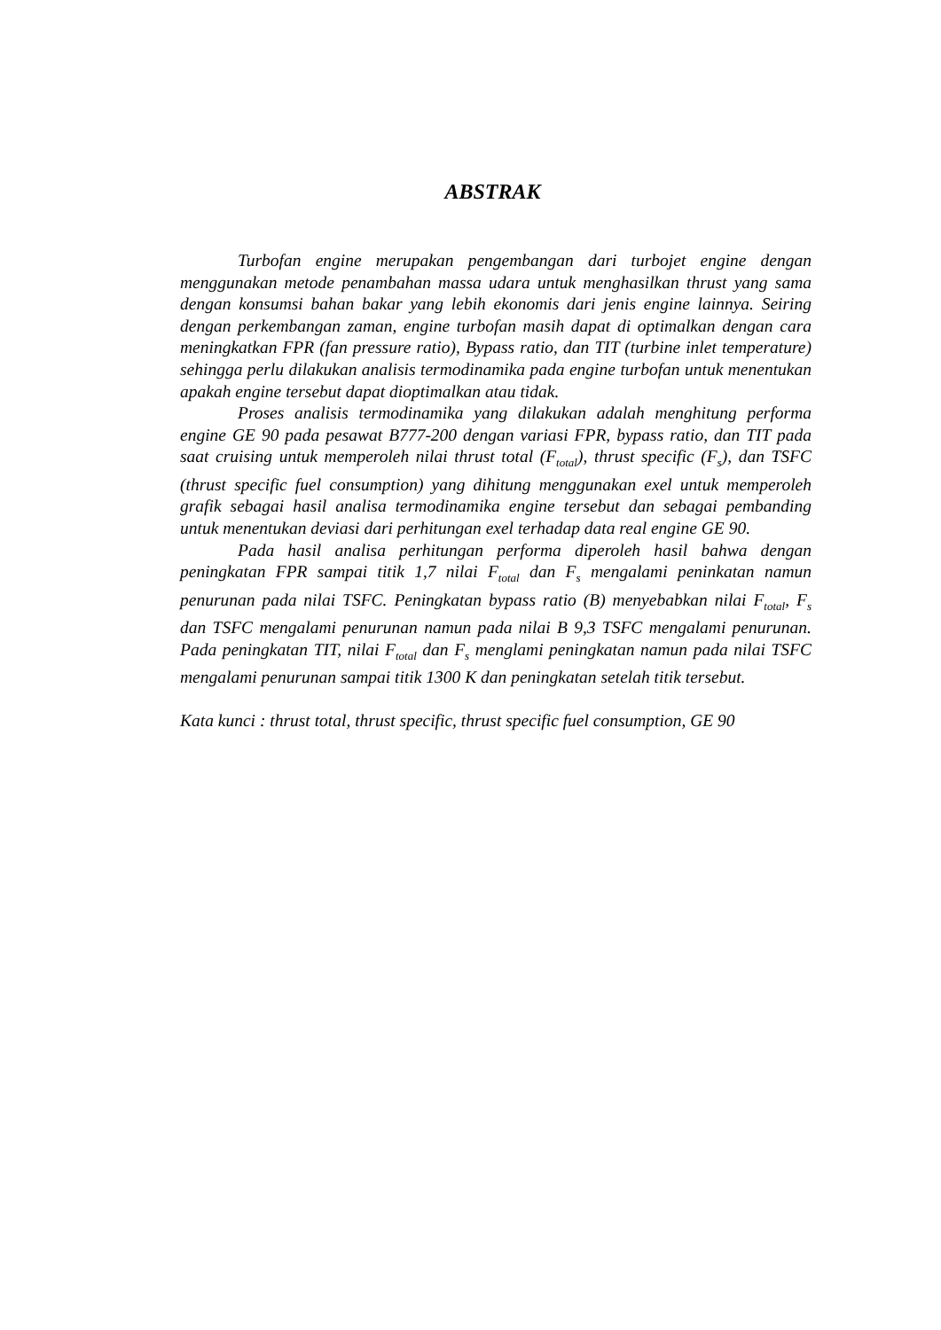ABSTRAK
Turbofan engine merupakan pengembangan dari turbojet engine dengan menggunakan metode penambahan massa udara untuk menghasilkan thrust yang sama dengan konsumsi bahan bakar yang lebih ekonomis dari jenis engine lainnya. Seiring dengan perkembangan zaman, engine turbofan masih dapat di optimalkan dengan cara meningkatkan FPR (fan pressure ratio), Bypass ratio, dan TIT (turbine inlet temperature) sehingga perlu dilakukan analisis termodinamika pada engine turbofan untuk menentukan apakah engine tersebut dapat dioptimalkan atau tidak.
Proses analisis termodinamika yang dilakukan adalah menghitung performa engine GE 90 pada pesawat B777-200 dengan variasi FPR, bypass ratio, dan TIT pada saat cruising untuk memperoleh nilai thrust total (F<sub>total</sub>), thrust specific (F<sub>s</sub>), dan TSFC (thrust specific fuel consumption) yang dihitung menggunakan exel untuk memperoleh grafik sebagai hasil analisa termodinamika engine tersebut dan sebagai pembanding untuk menentukan deviasi dari perhitungan exel terhadap data real engine GE 90.
Pada hasil analisa perhitungan performa diperoleh hasil bahwa dengan peningkatan FPR sampai titik 1,7 nilai F<sub>total</sub> dan F<sub>s</sub> mengalami peninkatan namun penurunan pada nilai TSFC. Peningkatan bypass ratio (B) menyebabkan nilai F<sub>total</sub>, F<sub>s</sub> dan TSFC mengalami penurunan namun pada nilai B 9,3 TSFC mengalami penurunan. Pada peningkatan TIT, nilai F<sub>total</sub> dan F<sub>s</sub> menglami peningkatan namun pada nilai TSFC mengalami penurunan sampai titik 1300 K dan peningkatan setelah titik tersebut.
Kata kunci : thrust total, thrust specific, thrust specific fuel consumption, GE 90